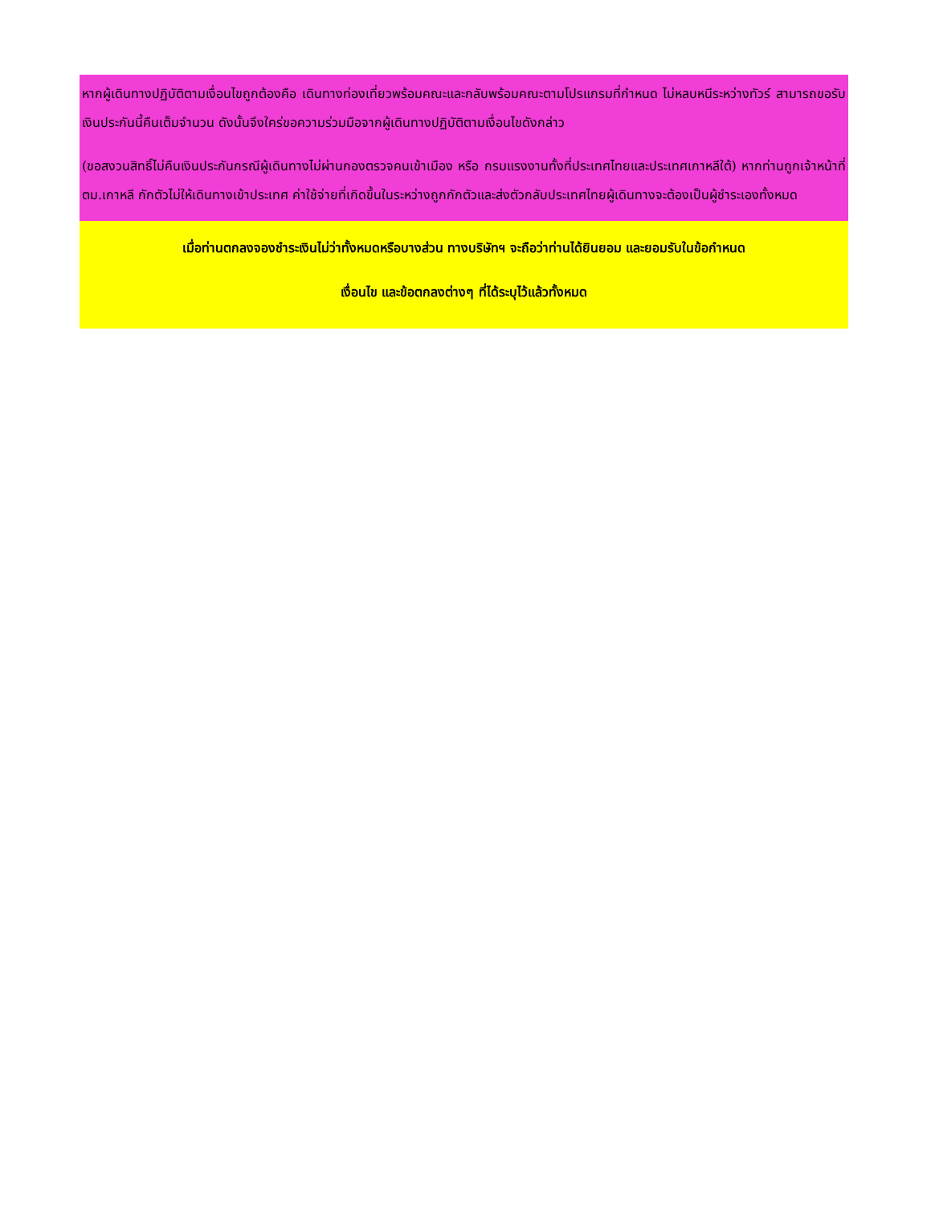หากผู้เดินทางปฏิบัติตามเงื่อนไขถูกต้องคือ เดินทางท่องเที่ยวพร้อมคณะและกลับพร้อมคณะตามโปรแกรมที่กำหนด ไม่หลบหนีระหว่างทัวร์ สามารถขอรับเงินประกันนี้คืนเต็มจำนวน ดังนั้นจึงใคร่ขอความร่วมมือจากผู้เดินทางปฏิบัติตามเงื่อนไขดังกล่าว
(ขอสงวนสิทธิ์ไม่คืนเงินประกันกรณีผู้เดินทางไม่ผ่านกองตรวจคนเข้าเมือง หรือ กรมแรงงานทั้งที่ประเทศไทยและประเทศเกาหลีใต้) หากท่านถูกเจ้าหน้าที่ตม.เกาหลี กักตัวไม่ให้เดินทางเข้าประเทศ ค่าใช้จ่ายที่เกิดขึ้นในระหว่างถูกกักตัวและส่งตัวกลับประเทศไทยผู้เดินทางจะต้องเป็นผู้ชำระเองทั้งหมด
เมื่อท่านตกลงจองชำระเงินไม่ว่าทั้งหมดหรือบางส่วน ทางบริษัทฯ จะถือว่าท่านได้ยินยอม และยอมรับในข้อกำหนด
เงื่อนไข และข้อตกลงต่างๆ ที่ได้ระบุไว้แล้วทั้งหมด